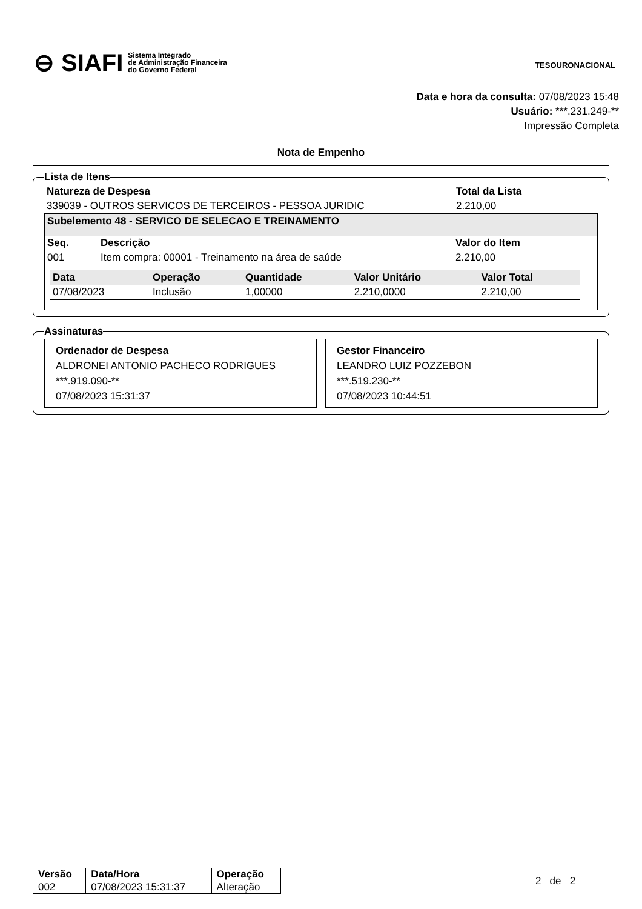⊖ SIAFI Sistema Integrado
de Administração Financeira
do Governo Federal
TESOURONACIONAL
Data e hora da consulta: 07/08/2023 15:48
Usuário: ***.231.249-**
Impressão Completa
Nota de Empenho
Lista de Itens
| Natureza de Despesa | Total da Lista |
| --- | --- |
| 339039 - OUTROS SERVICOS DE TERCEIROS - PESSOA JURIDIC | 2.210,00 |
| Subelemento 48 - SERVICO DE SELECAO E TREINAMENTO | | |
| --- | --- | --- |
| Seq. | Descrição | Valor do Item |
| 001 | Item compra: 00001 - Treinamento na área de saúde | 2.210,00 |
| Data | Operação | Quantidade | Valor Unitário | Valor Total |
| --- | --- | --- | --- | --- |
| 07/08/2023 | Inclusão | 1,00000 | 2.210,0000 | 2.210,00 |
Assinaturas
Ordenador de Despesa
ALDRONEI ANTONIO PACHECO RODRIGUES
***.919.090-**
07/08/2023 15:31:37
Gestor Financeiro
LEANDRO LUIZ POZZEBON
***.519.230-**
07/08/2023 10:44:51
| Versão | Data/Hora | Operação |
| --- | --- | --- |
| 002 | 07/08/2023 15:31:37 | Alteração |
2 de 2